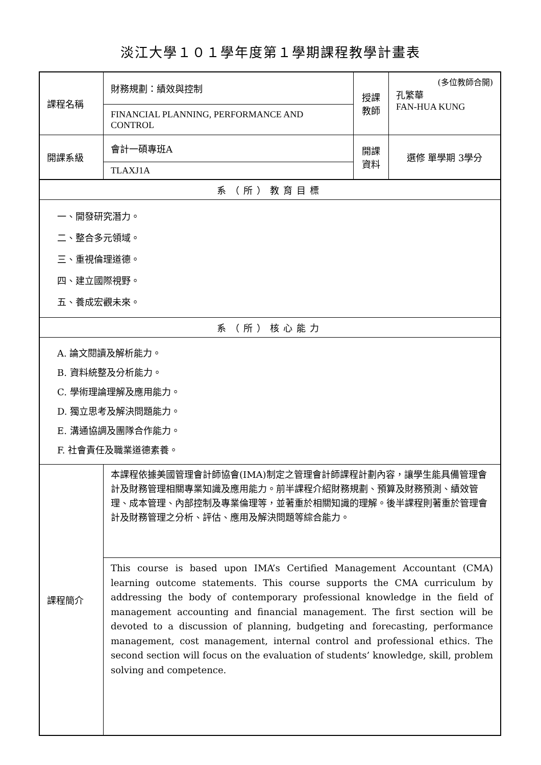淡江大學１０１學年度第１學期課程教學計畫表
| 課程名稱 | 財務規劃：績效與控制 | 授課 教師 | (多位教師合開) 孔繁華 FAN-HUA KUNG |
| | FINANCIAL PLANNING, PERFORMANCE AND CONTROL | | |
| 開課系級 | 會計一碩專班A | 開課 資料 | 選修 單學期 3學分 |
| | TLAXJ1A | | |
| 系（所）教育目標 | | | |
| 一、開發研究潛力。 二、整合多元領域。 三、重視倫理道德。 四、建立國際視野。 五、養成宏觀未來。 | | | |
| 系（所）核心能力 | | | |
| A. 論文閱讀及解析能力。 B. 資料統整及分析能力。 C. 學術理論理解及應用能力。 D. 獨立思考及解決問題能力。 E. 溝通協調及團隊合作能力。 F. 社會責任及職業道德素養。 | | | |
| 課程簡介 | 本課程依據美國管理會計師協會(IMA)制定之管理會計師課程計劃內容，讓學生能具備管理會計及財務管理相關專業知識及應用能力。前半課程介紹財務規劃、預算及財務預測、績效管理、成本管理、內部控制及專業倫理等，並著重於相關知識的理解。後半課程則著重於管理會計及財務管理之分析、評估、應用及解決問題等綜合能力。 | | |
| | This course is based upon IMA’s Certified Management Accountant (CMA) learning outcome statements. This course supports the CMA curriculum by addressing the body of contemporary professional knowledge in the field of management accounting and financial management. The first section will be devoted to a discussion of planning, budgeting and forecasting, performance management, cost management, internal control and professional ethics. The second section will focus on the evaluation of students’ knowledge, skill, problem solving and competence. | | |